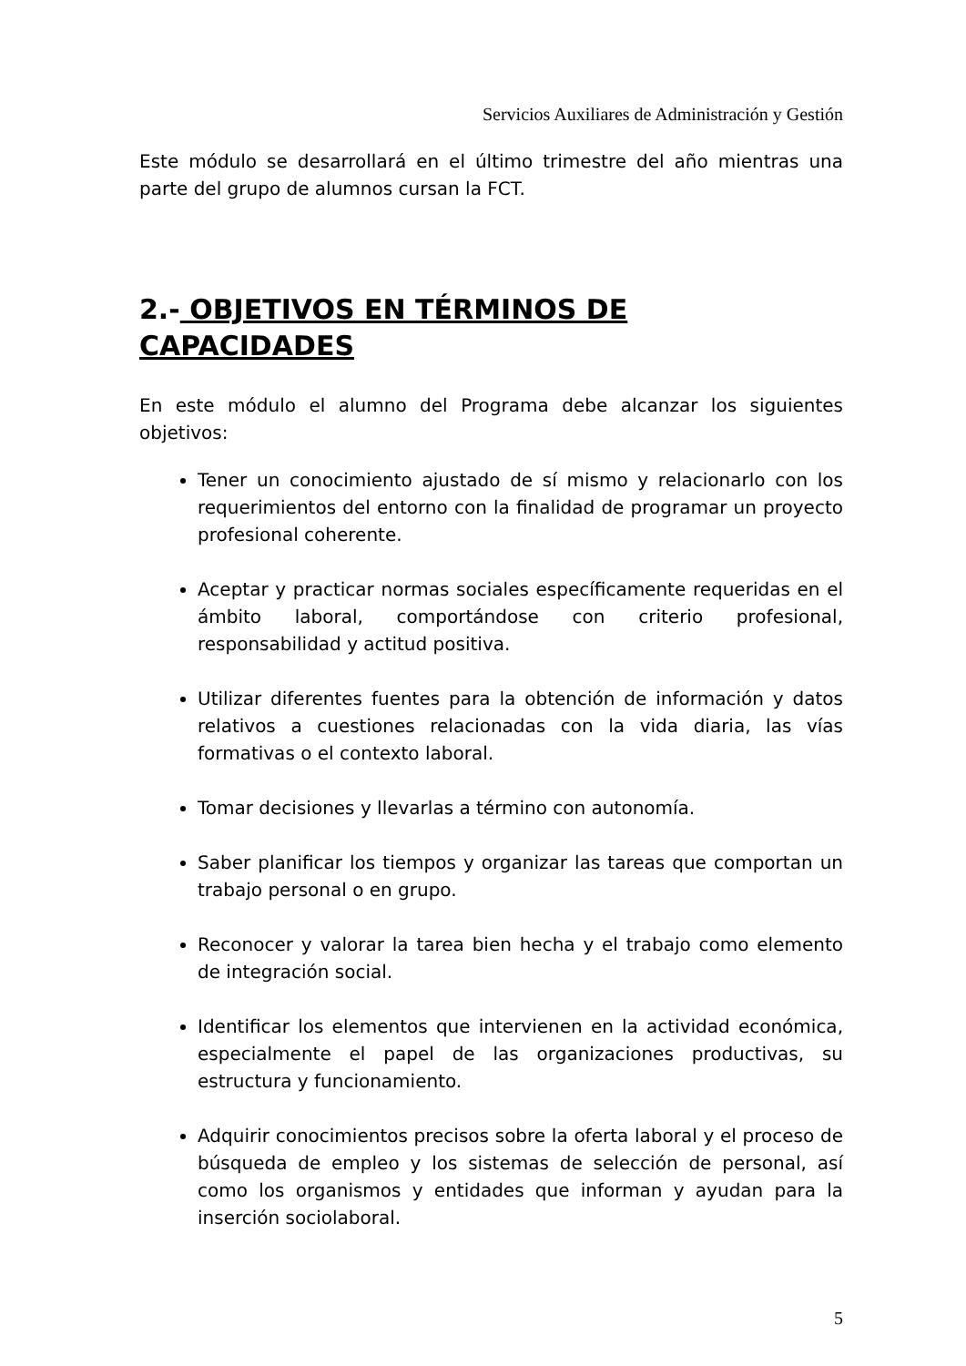Servicios Auxiliares de Administración y Gestión
Este módulo se desarrollará en el último trimestre del año mientras una parte del grupo de alumnos cursan la FCT.
2.- OBJETIVOS EN TÉRMINOS DE CAPACIDADES
En este módulo el alumno del Programa debe alcanzar los siguientes objetivos:
Tener un conocimiento ajustado de sí mismo y relacionarlo con los requerimientos del entorno con la finalidad de programar un proyecto profesional coherente.
Aceptar y practicar normas sociales específicamente requeridas en el ámbito laboral, comportándose con criterio profesional, responsabilidad y actitud positiva.
Utilizar diferentes fuentes para la obtención de información y datos relativos a cuestiones relacionadas con la vida diaria, las vías formativas o el contexto laboral.
Tomar decisiones y llevarlas a término con autonomía.
Saber planificar los tiempos y organizar las tareas que comportan un trabajo personal o en grupo.
Reconocer y valorar la tarea bien hecha y el trabajo como elemento de integración social.
Identificar los elementos que intervienen en la actividad económica, especialmente el papel de las organizaciones productivas, su estructura y funcionamiento.
Adquirir conocimientos precisos sobre la oferta laboral y el proceso de búsqueda de empleo y los sistemas de selección de personal, así como los organismos y entidades que informan y ayudan para la inserción sociolaboral.
5